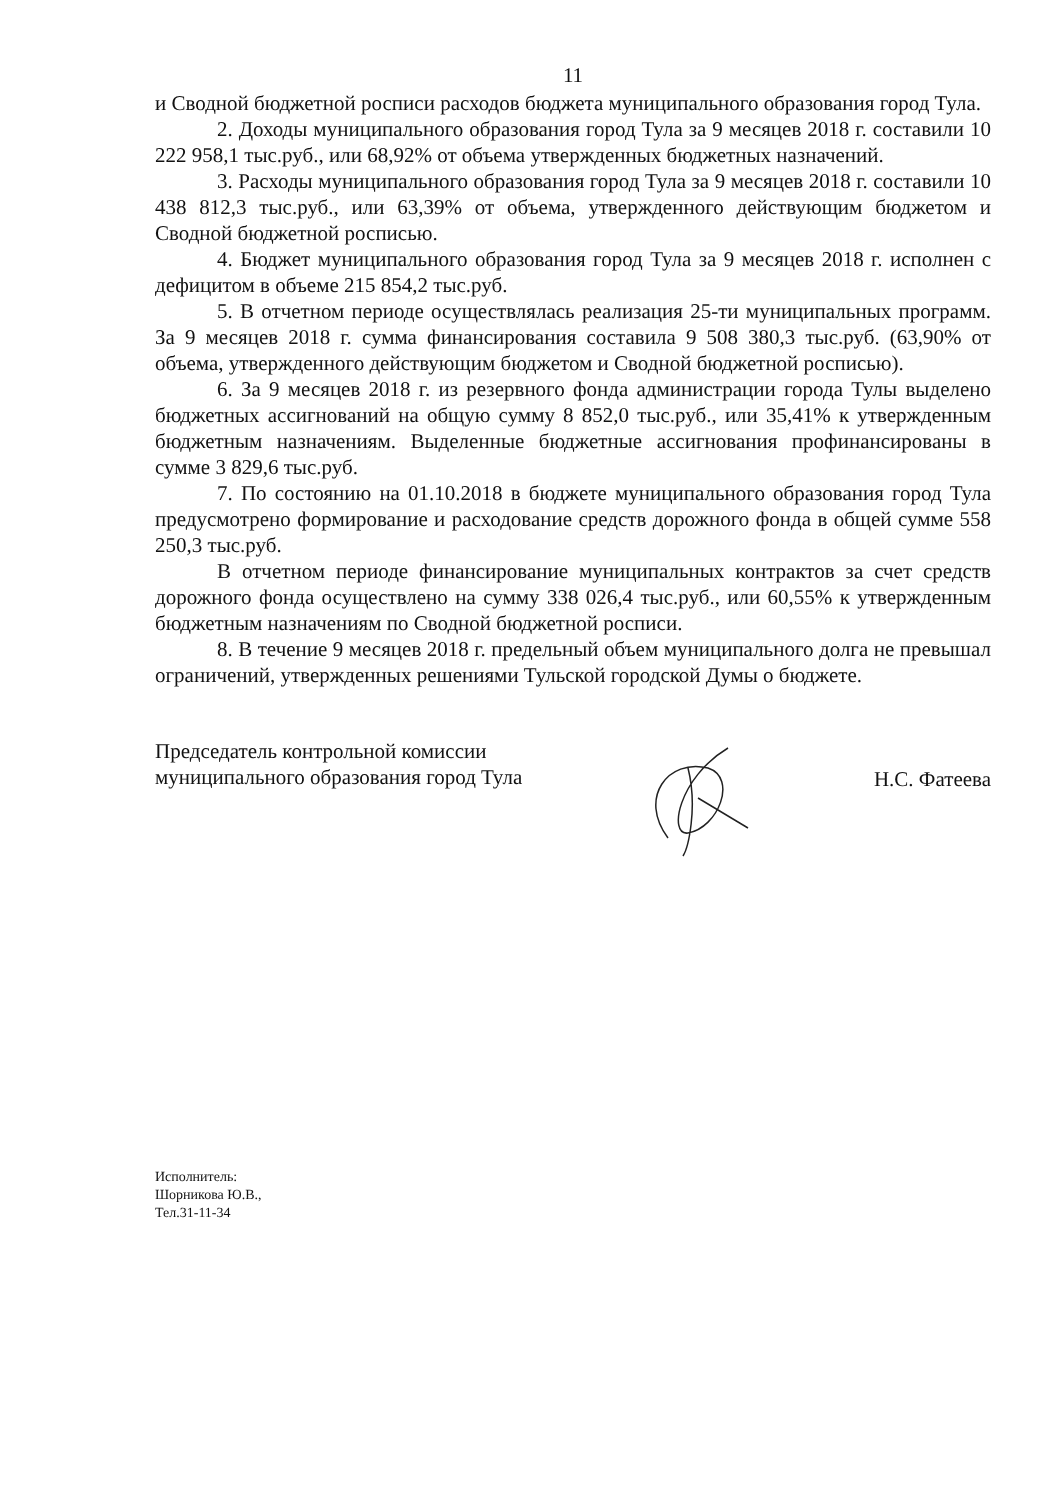11
и Сводной бюджетной росписи расходов бюджета муниципального образования город Тула.
2. Доходы муниципального образования город Тула за 9 месяцев 2018 г. составили 10 222 958,1 тыс.руб., или 68,92% от объема утвержденных бюджетных назначений.
3. Расходы муниципального образования город Тула за 9 месяцев 2018 г. составили 10 438 812,3 тыс.руб., или 63,39% от объема, утвержденного действующим бюджетом и Сводной бюджетной росписью.
4. Бюджет муниципального образования город Тула за 9 месяцев 2018 г. исполнен с дефицитом в объеме 215 854,2 тыс.руб.
5. В отчетном периоде осуществлялась реализация 25-ти муниципальных программ. За 9 месяцев 2018 г. сумма финансирования составила 9 508 380,3 тыс.руб. (63,90% от объема, утвержденного действующим бюджетом и Сводной бюджетной росписью).
6. За 9 месяцев 2018 г. из резервного фонда администрации города Тулы выделено бюджетных ассигнований на общую сумму 8 852,0 тыс.руб., или 35,41% к утвержденным бюджетным назначениям. Выделенные бюджетные ассигнования профинансированы в сумме 3 829,6 тыс.руб.
7. По состоянию на 01.10.2018 в бюджете муниципального образования город Тула предусмотрено формирование и расходование средств дорожного фонда в общей сумме 558 250,3 тыс.руб.
В отчетном периоде финансирование муниципальных контрактов за счет средств дорожного фонда осуществлено на сумму 338 026,4 тыс.руб., или 60,55% к утвержденным бюджетным назначениям по Сводной бюджетной росписи.
8. В течение 9 месяцев 2018 г. предельный объем муниципального долга не превышал ограничений, утвержденных решениями Тульской городской Думы о бюджете.
Председатель контрольной комиссии
муниципального образования город Тула
Н.С. Фатеева
Исполнитель:
Шорникова Ю.В.,
Тел.31-11-34